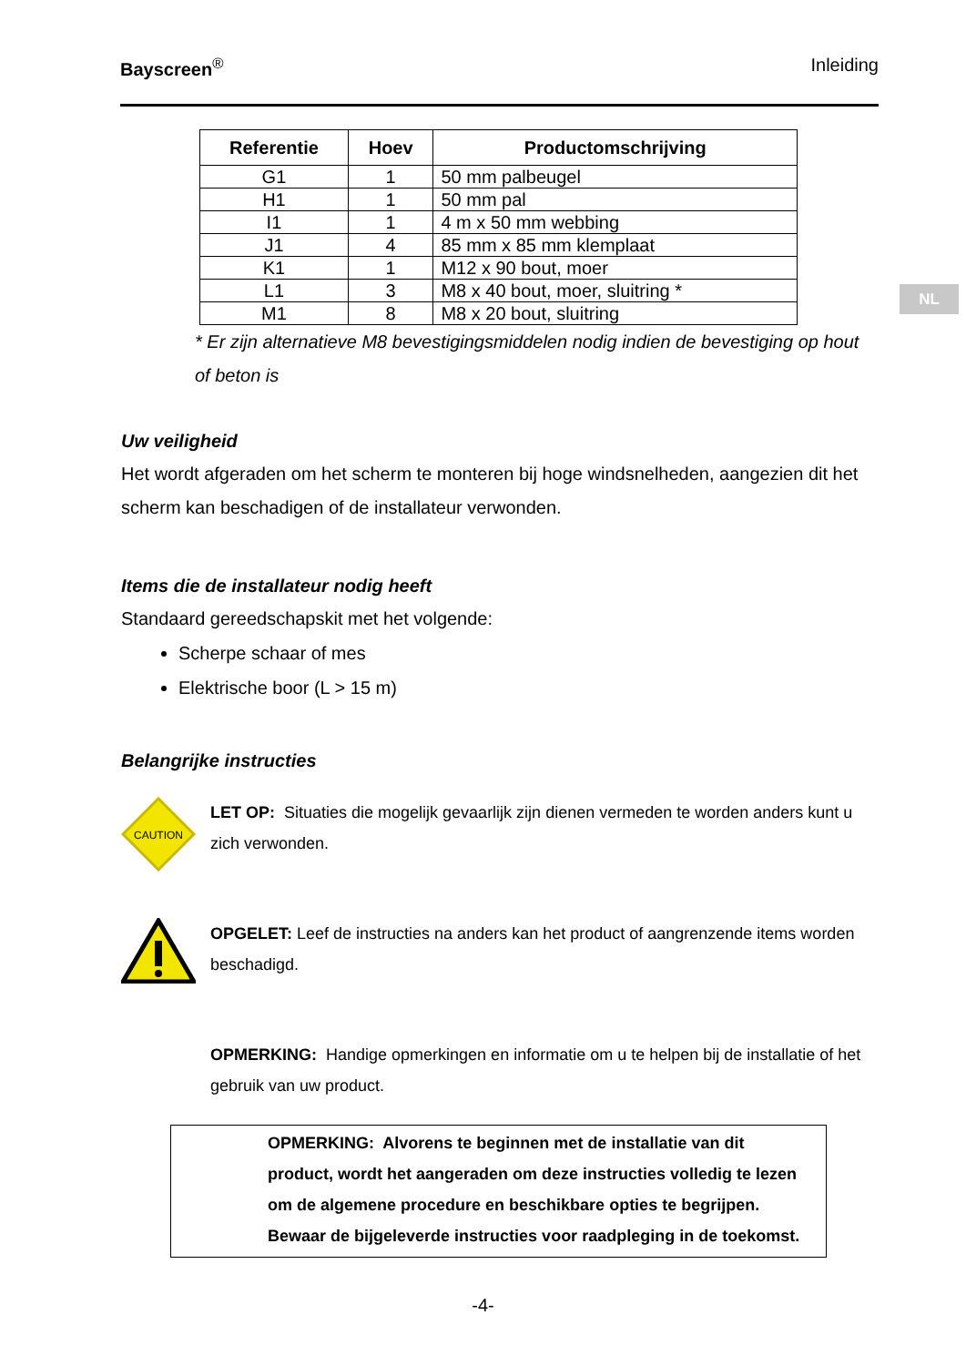Bayscreen<sup>®</sup> Inleiding
NL
| Referentie | Hoev | Productomschrijving |
| --- | --- | --- |
| G1 | 1 | 50 mm palbeugel |
| H1 | 1 | 50 mm pal |
| I1 | 1 | 4 m x 50 mm webbing |
| J1 | 4 | 85 mm x 85 mm klemplaat |
| K1 | 1 | M12 x 90 bout, moer |
| L1 | 3 | M8 x 40 bout, moer, sluitring * |
| M1 | 8 | M8 x 20 bout, sluitring |
* Er zijn alternatieve M8 bevestigingsmiddelen nodig indien de bevestiging op hout of beton is
Uw veiligheid
Het wordt afgeraden om het scherm te monteren bij hoge windsnelheden, aangezien dit het scherm kan beschadigen of de installateur verwonden.
Items die de installateur nodig heeft
Standaard gereedschapskit met het volgende:
Scherpe schaar of mes
Elektrische boor (L > 15 m)
Belangrijke instructies
CAUTION
LET OP: Situaties die mogelijk gevaarlijk zijn dienen vermeden te worden anders kunt u zich verwonden.
OPGELET: Leef de instructies na anders kan het product of aangrenzende items worden beschadigd.
OPMERKING: Handige opmerkingen en informatie om u te helpen bij de installatie of het gebruik van uw product.
OPMERKING: Alvorens te beginnen met de installatie van dit product, wordt het aangeraden om deze instructies volledig te lezen om de algemene procedure en beschikbare opties te begrijpen. Bewaar de bijgeleverde instructies voor raadpleging in de toekomst.
-4-